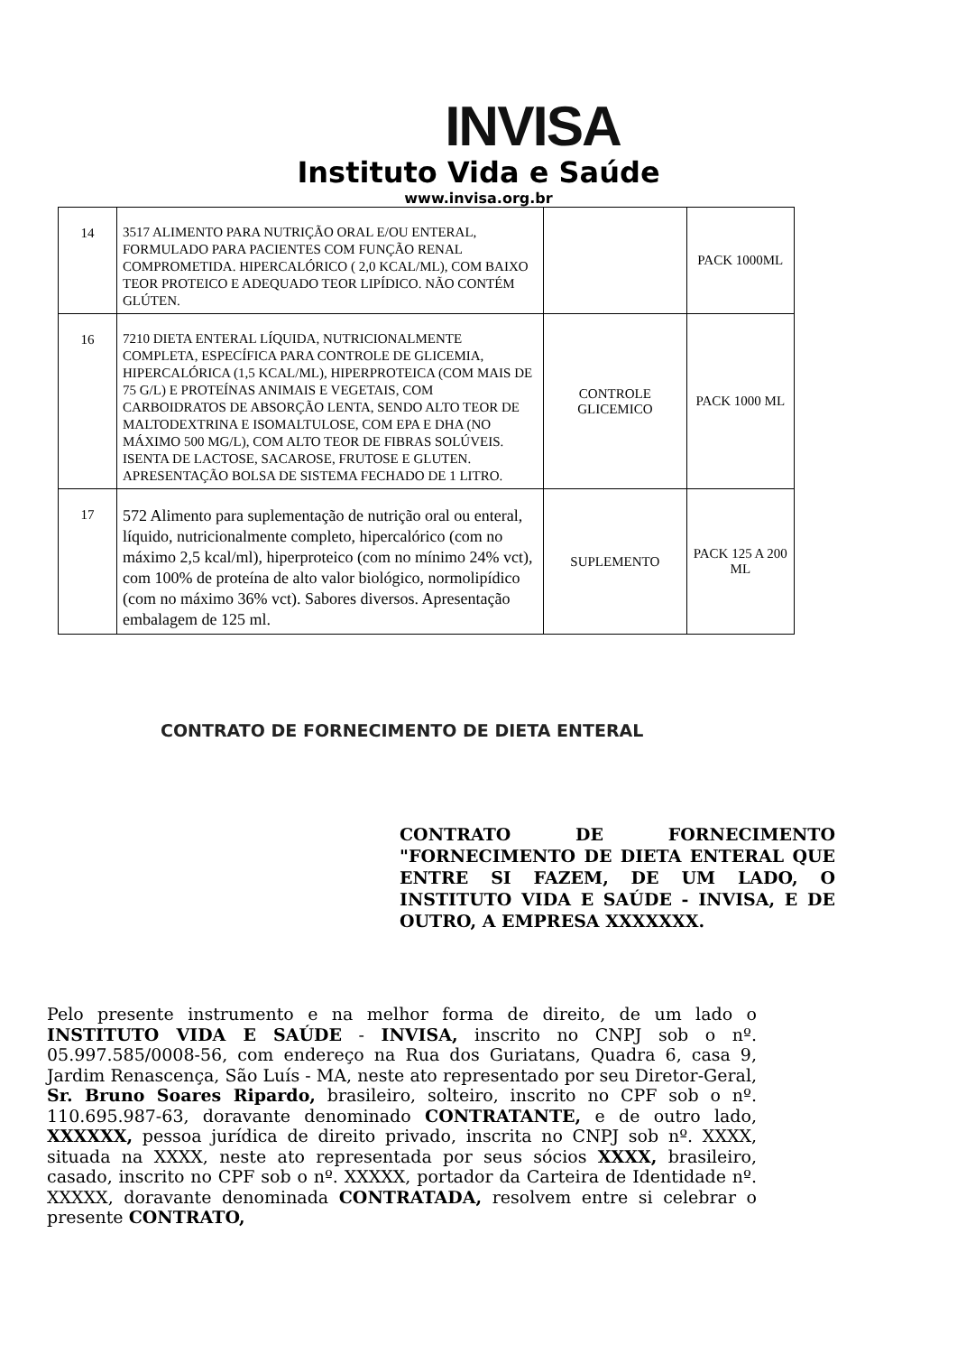INVISA
Instituto Vida e Saúde
www.invisa.org.br
| 14 | 3517 ALIMENTO PARA NUTRIÇÃO ORAL E/OU ENTERAL, FORMULADO PARA PACIENTES COM FUNÇÃO RENAL COMPROMETIDA. HIPERCALÓRICO ( 2,0 KCAL/ML), COM BAIXO TEOR PROTEICO E ADEQUADO TEOR LIPÍDICO. NÃO CONTÉM GLÚTEN. | | PACK 1000ML |
| 16 | 7210 DIETA ENTERAL LÍQUIDA, NUTRICIONALMENTE COMPLETA, ESPECÍFICA PARA CONTROLE DE GLICEMIA, HIPERCALÓRICA (1,5 KCAL/ML), HIPERPROTEICA (COM MAIS DE 75 G/L) E PROTEÍNAS ANIMAIS E VEGETAIS, COM CARBOIDRATOS DE ABSORÇÃO LENTA, SENDO ALTO TEOR DE MALTODEXTRINA E ISOMALTULOSE, COM EPA E DHA (NO MÁXIMO 500 MG/L), COM ALTO TEOR DE FIBRAS SOLÚVEIS. ISENTA DE LACTOSE, SACAROSE, FRUTOSE E GLUTEN. APRESENTAÇÃO BOLSA DE SISTEMA FECHADO DE 1 LITRO. | CONTROLE GLICEMICO | PACK 1000 ML |
| 17 | 572 Alimento para suplementação de nutrição oral ou enteral, líquido, nutricionalmente completo, hipercalórico (com no máximo 2,5 kcal/ml), hiperproteico (com no mínimo 24% vct), com 100% de proteína de alto valor biológico, normolipídico (com no máximo 36% vct). Sabores diversos. Apresentação embalagem de 125 ml. | SUPLEMENTO | PACK 125 A 200 ML |
CONTRATO DE FORNECIMENTO DE DIETA ENTERAL
CONTRATO DE FORNECIMENTO "FORNECIMENTO DE DIETA ENTERAL QUE ENTRE SI FAZEM, DE UM LADO, O INSTITUTO VIDA E SAÚDE - INVISA, E DE OUTRO, A EMPRESA XXXXXXX.
Pelo presente instrumento e na melhor forma de direito, de um lado o INSTITUTO VIDA E SAÚDE - INVISA, inscrito no CNPJ sob o nº. 05.997.585/0008-56, com endereço na Rua dos Guriatans, Quadra 6, casa 9, Jardim Renascença, São Luís - MA, neste ato representado por seu Diretor-Geral, Sr. Bruno Soares Ripardo, brasileiro, solteiro, inscrito no CPF sob o nº. 110.695.987-63, doravante denominado CONTRATANTE, e de outro lado, XXXXXX, pessoa jurídica de direito privado, inscrita no CNPJ sob nº. XXXX, situada na XXXX, neste ato representada por seus sócios XXXX, brasileiro, casado, inscrito no CPF sob o nº. XXXXX, portador da Carteira de Identidade nº. XXXXX, doravante denominada CONTRATADA, resolvem entre si celebrar o presente CONTRATO,